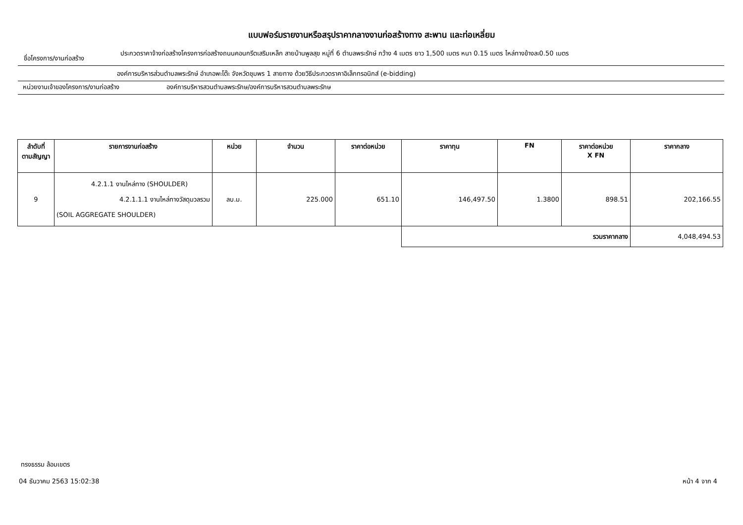แบบฟอร์มรายงานหรือสรุปราคากลางงานก่อสร้างทาง สะพาน และท่อเหลี่ยม
ชื่อโครงการ/งานก่อสร้าง
ประกวดราคาจ้างก่อสร้างโครงการก่อสร้างถนนคอนกรีตเสริมเหล็ก สายบ้านพูลสุข หมู่ที่ 6 ตำบลพระรักษ์ กว้าง 4 เมตร ยาว 1,500 เมตร หนา 0.15 เมตร ไหล่ทางข้างละ0.50 เมตร
องค์การบริหารส่วนตำบลพระรักษ์ อำเภอพะโต๊ะ จังหวัดชุมพร 1 สายทาง ด้วยวิธีประกวดราคาอิเล็กทรอนิกส์ (e-bidding)
หน่วยงานเจ้าของโครงการ/งานก่อสร้าง องค์การบริหารสวนตำบลพระรักษ/องค์การบริหารสวนตำบลพระรักษ
| ลำดับที่ ตามสัญญา | รายการงานก่อสร้าง | หน่วย | จำนวน | ราคาต่อหน่วย | ราคาทุน | FN | ราคาต่อหน่วย X FN | ราคากลาง |
| --- | --- | --- | --- | --- | --- | --- | --- | --- |
| 9 | 4.2.1.1 งานไหล่ทาง (SHOULDER) 4.2.1.1.1 งานไหล่ทางวัสดุมวลรวม (SOIL AGGREGATE SHOULDER) | ลบ.ม. | 225.000 | 651.10 | 146,497.50 | 1.3800 | 898.51 | 202,166.55 |
| | | | | | รวมราคากลาง | | | 4,048,494.53 |
ทรงธรรม ล้อมเขตร
04 ธันวาคม 2563 15:02:38 หน้า 4 จาก 4